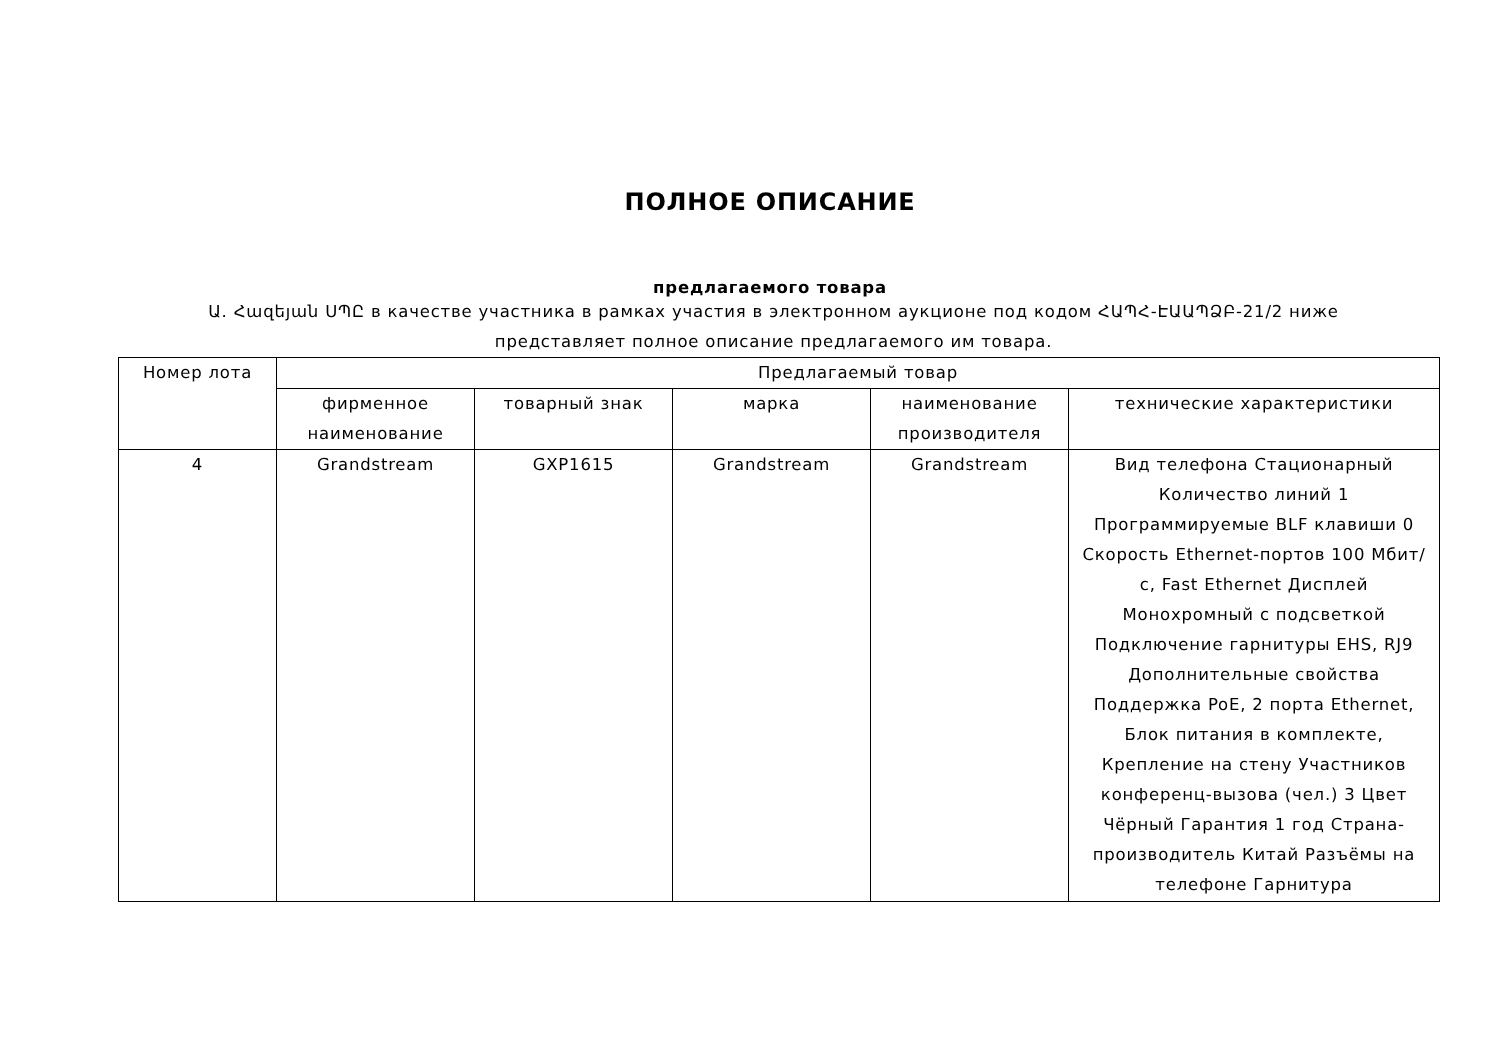ПОЛНОЕ ОПИСАНИЕ
предлагаемого товара
Ա. Հազեյան ՍՊԸ в качестве участника в рамках участия в электронном аукционе под кодом ՀԱՊՀ-ԷԱԱՊՁԲ-21/2 ниже представляет полное описание предлагаемого им товара.
| Номер лота | Предлагаемый товар | | | | |
| --- | --- | --- | --- | --- | --- |
| | фирменное наименование | товарный знак | марка | наименование производителя | технические характеристики |
| 4 | Grandstream | GXP1615 | Grandstream | Grandstream | Вид телефона Стационарный Количество линий 1 Программируемые BLF клавиши 0 Скорость Ethernet-портов 100 Мбит/с, Fast Ethernet Дисплей Монохромный с подсветкой Подключение гарнитуры EHS, RJ9 Дополнительные свойства Поддержка PoE, 2 порта Ethernet, Блок питания в комплекте, Крепление на стену Участников конференц-вызова (чел.) 3 Цвет Чёрный Гарантия 1 год Страна-производитель Китай Разъёмы на телефоне Гарнитура |